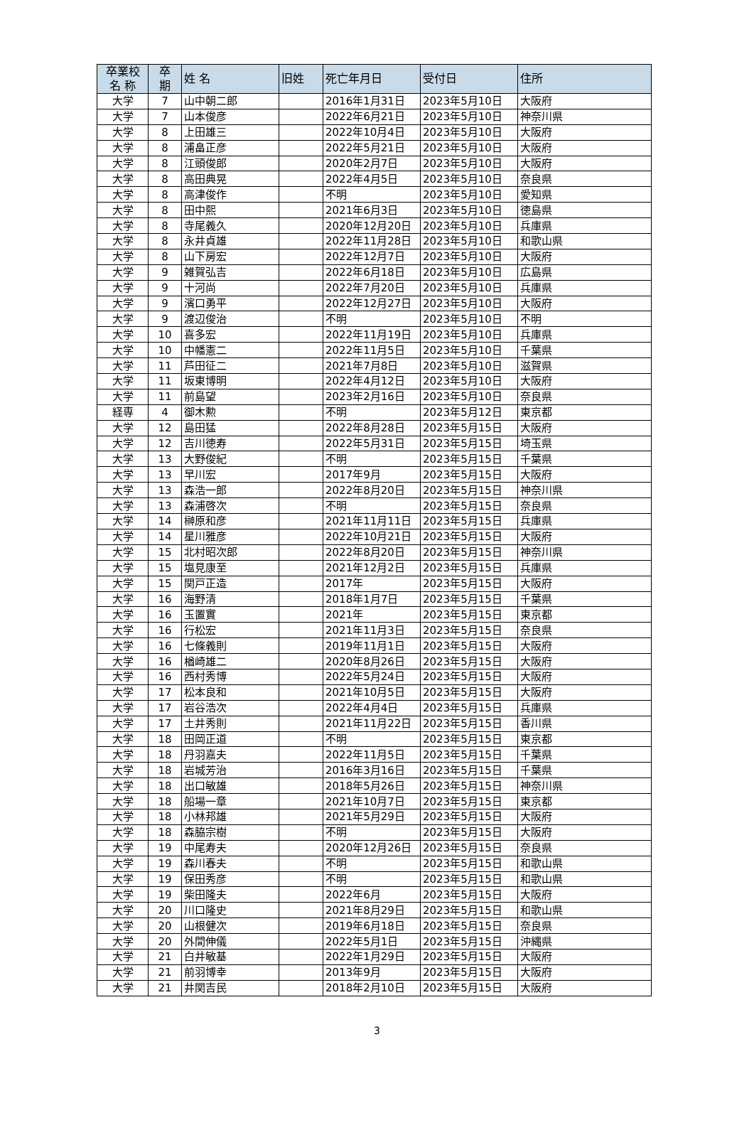| 卒業校 名 称 | 卒 期 | 姓 名 | 旧姓 | 死亡年月日 | 受付日 | 住所 |
| --- | --- | --- | --- | --- | --- | --- |
| 大学 | 7 | 山中朝二郎 | | 2016年1月31日 | 2023年5月10日 | 大阪府 |
| 大学 | 7 | 山本俊彦 | | 2022年6月21日 | 2023年5月10日 | 神奈川県 |
| 大学 | 8 | 上田雄三 | | 2022年10月4日 | 2023年5月10日 | 大阪府 |
| 大学 | 8 | 浦畠正彦 | | 2022年5月21日 | 2023年5月10日 | 大阪府 |
| 大学 | 8 | 江頭俊郎 | | 2020年2月7日 | 2023年5月10日 | 大阪府 |
| 大学 | 8 | 高田典晃 | | 2022年4月5日 | 2023年5月10日 | 奈良県 |
| 大学 | 8 | 高津俊作 | | 不明 | 2023年5月10日 | 愛知県 |
| 大学 | 8 | 田中熙 | | 2021年6月3日 | 2023年5月10日 | 徳島県 |
| 大学 | 8 | 寺尾義久 | | 2020年12月20日 | 2023年5月10日 | 兵庫県 |
| 大学 | 8 | 永井貞雄 | | 2022年11月28日 | 2023年5月10日 | 和歌山県 |
| 大学 | 8 | 山下房宏 | | 2022年12月7日 | 2023年5月10日 | 大阪府 |
| 大学 | 9 | 雑賀弘吉 | | 2022年6月18日 | 2023年5月10日 | 広島県 |
| 大学 | 9 | 十河尚 | | 2022年7月20日 | 2023年5月10日 | 兵庫県 |
| 大学 | 9 | 濱口勇平 | | 2022年12月27日 | 2023年5月10日 | 大阪府 |
| 大学 | 9 | 渡辺俊治 | | 不明 | 2023年5月10日 | 不明 |
| 大学 | 10 | 喜多宏 | | 2022年11月19日 | 2023年5月10日 | 兵庫県 |
| 大学 | 10 | 中幡憲二 | | 2022年11月5日 | 2023年5月10日 | 千葉県 |
| 大学 | 11 | 芦田征二 | | 2021年7月8日 | 2023年5月10日 | 滋賀県 |
| 大学 | 11 | 坂東博明 | | 2022年4月12日 | 2023年5月10日 | 大阪府 |
| 大学 | 11 | 前島望 | | 2023年2月16日 | 2023年5月10日 | 奈良県 |
| 経専 | 4 | 御木勲 | | 不明 | 2023年5月12日 | 東京都 |
| 大学 | 12 | 島田猛 | | 2022年8月28日 | 2023年5月15日 | 大阪府 |
| 大学 | 12 | 吉川徳寿 | | 2022年5月31日 | 2023年5月15日 | 埼玉県 |
| 大学 | 13 | 大野俊紀 | | 不明 | 2023年5月15日 | 千葉県 |
| 大学 | 13 | 早川宏 | | 2017年9月 | 2023年5月15日 | 大阪府 |
| 大学 | 13 | 森浩一郎 | | 2022年8月20日 | 2023年5月15日 | 神奈川県 |
| 大学 | 13 | 森浦啓次 | | 不明 | 2023年5月15日 | 奈良県 |
| 大学 | 14 | 榊原和彦 | | 2021年11月11日 | 2023年5月15日 | 兵庫県 |
| 大学 | 14 | 星川雅彦 | | 2022年10月21日 | 2023年5月15日 | 大阪府 |
| 大学 | 15 | 北村昭次郎 | | 2022年8月20日 | 2023年5月15日 | 神奈川県 |
| 大学 | 15 | 塩見康至 | | 2021年12月2日 | 2023年5月15日 | 兵庫県 |
| 大学 | 15 | 関戸正造 | | 2017年 | 2023年5月15日 | 大阪府 |
| 大学 | 16 | 海野清 | | 2018年1月7日 | 2023年5月15日 | 千葉県 |
| 大学 | 16 | 玉置實 | | 2021年 | 2023年5月15日 | 東京都 |
| 大学 | 16 | 行松宏 | | 2021年11月3日 | 2023年5月15日 | 奈良県 |
| 大学 | 16 | 七條義則 | | 2019年11月1日 | 2023年5月15日 | 大阪府 |
| 大学 | 16 | 楢崎雄二 | | 2020年8月26日 | 2023年5月15日 | 大阪府 |
| 大学 | 16 | 西村秀博 | | 2022年5月24日 | 2023年5月15日 | 大阪府 |
| 大学 | 17 | 松本良和 | | 2021年10月5日 | 2023年5月15日 | 大阪府 |
| 大学 | 17 | 岩谷浩次 | | 2022年4月4日 | 2023年5月15日 | 兵庫県 |
| 大学 | 17 | 土井秀則 | | 2021年11月22日 | 2023年5月15日 | 香川県 |
| 大学 | 18 | 田岡正道 | | 不明 | 2023年5月15日 | 東京都 |
| 大学 | 18 | 丹羽嘉夫 | | 2022年11月5日 | 2023年5月15日 | 千葉県 |
| 大学 | 18 | 岩城芳治 | | 2016年3月16日 | 2023年5月15日 | 千葉県 |
| 大学 | 18 | 出口敏雄 | | 2018年5月26日 | 2023年5月15日 | 神奈川県 |
| 大学 | 18 | 船場一章 | | 2021年10月7日 | 2023年5月15日 | 東京都 |
| 大学 | 18 | 小林邦雄 | | 2021年5月29日 | 2023年5月15日 | 大阪府 |
| 大学 | 18 | 森脇宗樹 | | 不明 | 2023年5月15日 | 大阪府 |
| 大学 | 19 | 中尾寿夫 | | 2020年12月26日 | 2023年5月15日 | 奈良県 |
| 大学 | 19 | 森川春夫 | | 不明 | 2023年5月15日 | 和歌山県 |
| 大学 | 19 | 保田秀彦 | | 不明 | 2023年5月15日 | 和歌山県 |
| 大学 | 19 | 柴田隆夫 | | 2022年6月 | 2023年5月15日 | 大阪府 |
| 大学 | 20 | 川口隆史 | | 2021年8月29日 | 2023年5月15日 | 和歌山県 |
| 大学 | 20 | 山根健次 | | 2019年6月18日 | 2023年5月15日 | 奈良県 |
| 大学 | 20 | 外間伸儀 | | 2022年5月1日 | 2023年5月15日 | 沖縄県 |
| 大学 | 21 | 白井敏基 | | 2022年1月29日 | 2023年5月15日 | 大阪府 |
| 大学 | 21 | 前羽博幸 | | 2013年9月 | 2023年5月15日 | 大阪府 |
| 大学 | 21 | 井関吉民 | | 2018年2月10日 | 2023年5月15日 | 大阪府 |
3